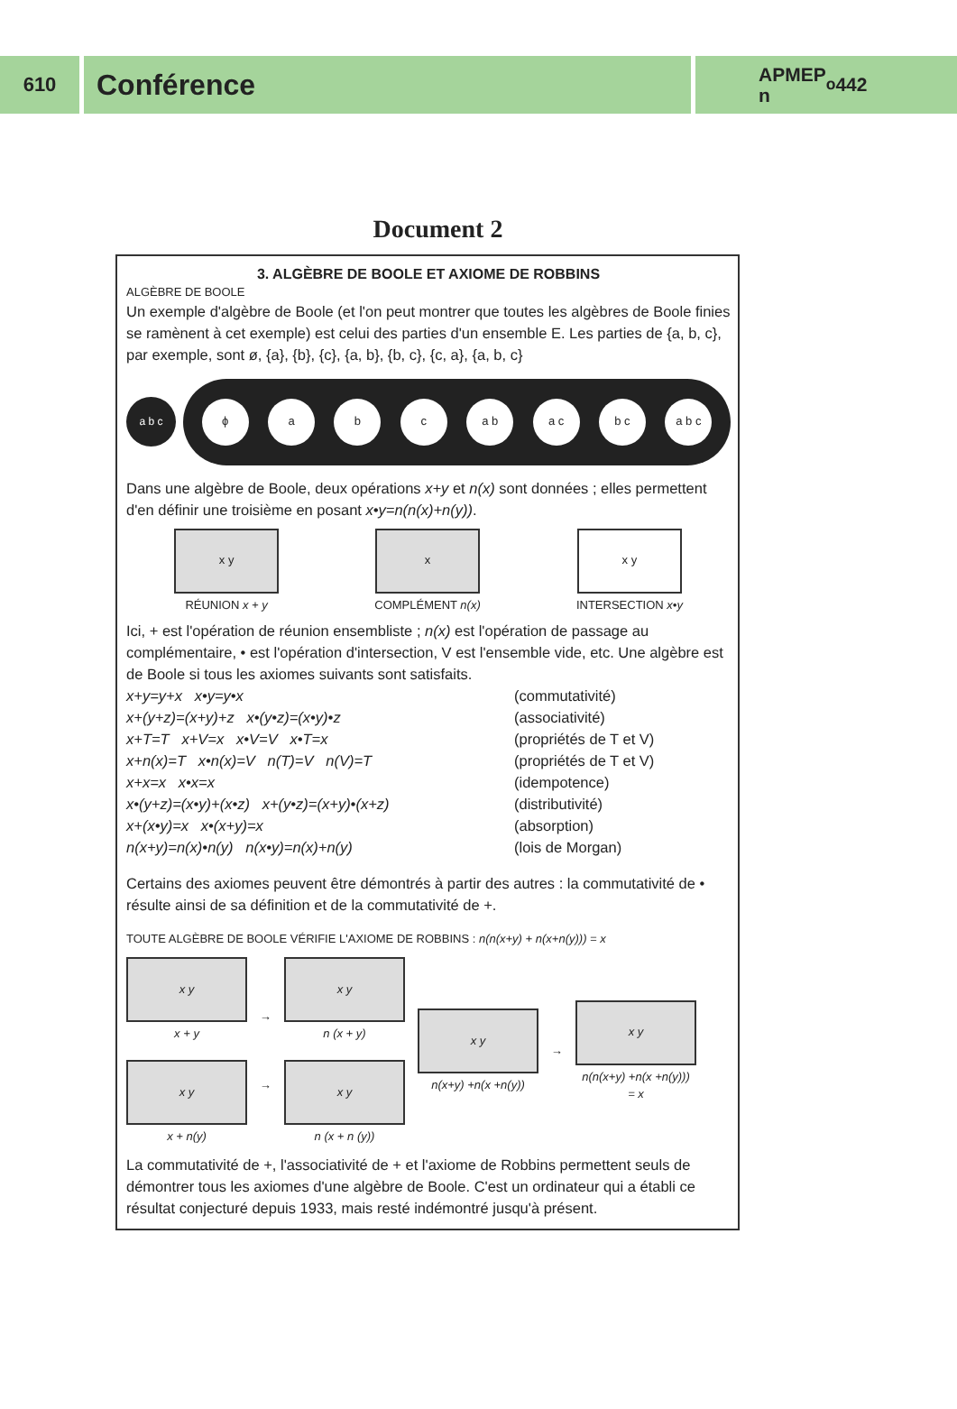610
Conférence
APMEP
n<sup>o</sup> 442
Document 2
3. ALGÈBRE DE BOOLE ET AXIOME DE ROBBINS
ALGÈBRE DE BOOLE
Un exemple d'algèbre de Boole (et l'on peut montrer que toutes les algèbres de Boole finies se ramènent à cet exemple) est celui des parties d'un ensemble E. Les parties de {a, b, c}, par exemple, sont ø, {a}, {b}, {c}, {a, b}, {b, c}, {c, a}, {a, b, c}
a b c
ϕ a b c a b a c b c a b c
Dans une algèbre de Boole, deux opérations x+y et n(x) sont données ; elles permettent d'en définir une troisième en posant x•y=n(n(x)+n(y)).
x y
RÉUNION x + y
x
COMPLÉMENT n(x)
x y
INTERSECTION x•y
Ici, + est l'opération de réunion ensembliste ; n(x) est l'opération de passage au complémentaire, • est l'opération d'intersection, V est l'ensemble vide, etc. Une algèbre est de Boole si tous les axiomes suivants sont satisfaits.
x+y=y+x x•y=y•x (commutativité) x+(y+z)=(x+y)+z x•(y•z)=(x•y)•z (associativité) x+T=T x+V=x x•V=V x•T=x (propriétés de T et V) x+n(x)=T x•n(x)=V n(T)=V n(V)=T (propriétés de T et V) x+x=x x•x=x (idempotence) x•(y+z)=(x•y)+(x•z) x+(y•z)=(x+y)•(x+z) (distributivité) x+(x•y)=x x•(x+y)=x (absorption) n(x+y)=n(x)•n(y) n(x•y)=n(x)+n(y) (lois de Morgan)
Certains des axiomes peuvent être démontrés à partir des autres : la commutativité de • résulte ainsi de sa définition et de la commutativité de +.
TOUTE ALGÈBRE DE BOOLE VÉRIFIE L'AXIOME DE ROBBINS : n(n(x+y) + n(x+n(y))) = x
x y
x + y
x y
x + n(y)
→
→
x y
n (x + y)
x y
n (x + n (y))
x y
n(x+y) +n(x +n(y))
→
x y
n(n(x+y) +n(x +n(y)))
= x
La commutativité de +, l'associativité de + et l'axiome de Robbins permettent seuls de démontrer tous les axiomes d'une algèbre de Boole. C'est un ordinateur qui a établi ce résultat conjecturé depuis 1933, mais resté indémontré jusqu'à présent.